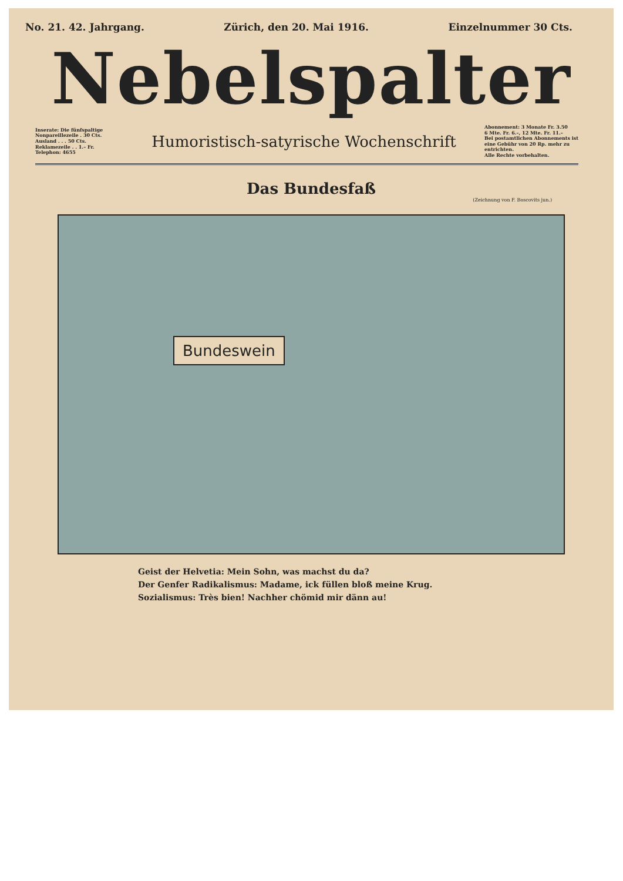No. 21. 42. Jahrgang. Zürich, den 20. Mai 1916. Einzelnummer 30 Cts.
Nebelspalter
Inserate: Die fünfspaltige
Nonpareillezeile . 30 Cts.
Ausland . . . 50 Cts.
Reklamezeile . . 1.– Fr.
Telephon: 4655
Humoristisch-satyrische Wochenschrift
Abonnement: 3 Monate Fr. 3.50
6 Mte. Fr. 6.–, 12 Mte. Fr. 11.–
Bei postamtlichen Abonnements ist eine Gebühr von 20 Rp. mehr zu entrichten.
Alle Rechte vorbehalten.
Das Bundesfaß
(Zeichnung von F. Boscovits jun.)
Bundeswein
Geist der Helvetia: Mein Sohn, was machst du da?
Der Genfer Radikalismus: Madame, ick füllen bloß meine Krug.
Sozialismus: Très bien! Nachher chömid mir dänn au!